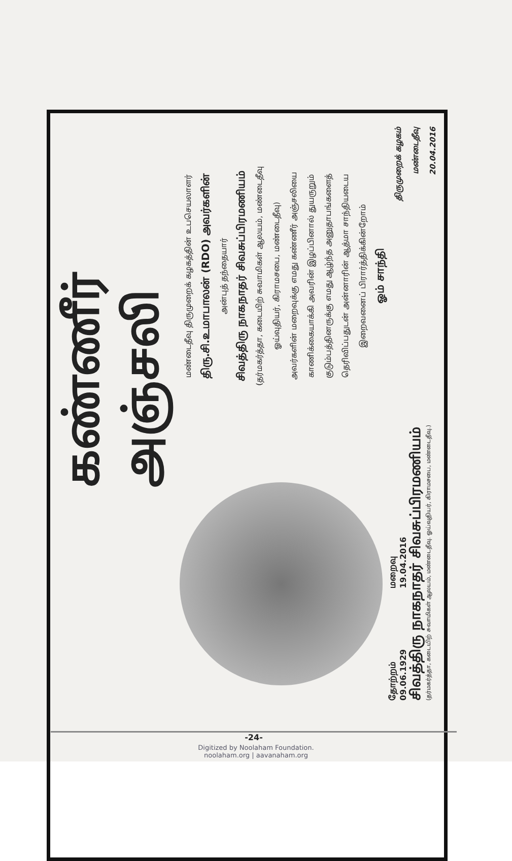கண்ணீர் அஞ்சலி
தோற்றம்
09.06.1929
மறைவு
19.04.2016
சிவத்திரு நாகநாதர் சிவசுப்பிரமணியம்
(தர்மகர்த்தா, கடையிற் சுவாமிகள் ஆலயம், மண்டைதீவு. ஓய்வுதியர், கிராமசபை, மண்டைதீவு.)
மண்டைதீவு திருமுறைக் கழகத்தின் உபசெயலாளர்
திரு.சி.உமாபாலன் (RDO) அவர்களின்
அன்புத் தந்தையார்
சிவத்திரு நாகநாதர் சிவசுப்பிரமணியம்
(தர்மகர்த்தா, கடையிற் சுவாமிகள் ஆலயம், மண்டைதீவு
ஓய்வுதியர், கிராமசபை, மண்டைதீவு)
அவர்களின் மறைவுக்கு எமது கண்ணீர் அஞ்சலியை
காணிக்கையாக்கி அவரின் இழப்பினால் துயருறும்
குடும்பத்தினருக்கு எமது ஆழ்ந்த அனுதாபங்களைத்
தெரிவிப்பதுடன் அன்னாரின் ஆத்மா சாந்தியடைய
இறைவனைப் பிரார்த்திக்கின்றோம்
ஓம் சாந்தி
திருமுறைக் கழகம்
மண்டைதீவு
20.04.2016
-24-
Digitized by Noolaham Foundation.
noolaham.org | aavanaham.org